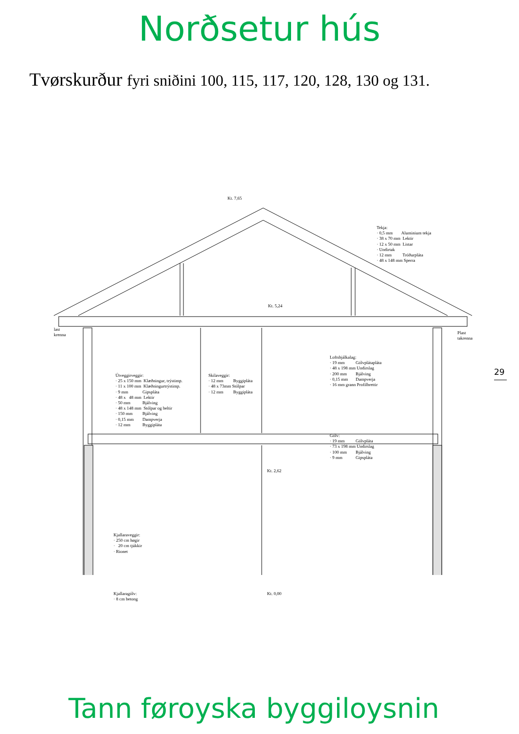Norðsetur hús
Tvørskurður fyri sniðini 100, 115, 117, 120, 128, 130 og 131.
29
Tann føroyska byggiloysnin
Kt. 7,65
Tekja: · 0,5 mm Aluminium tekja · 38 x 70 mm Lektir · 12 x 50 mm Listar · Undirtak · 12 mm Tróðurpláta · 48 x 148 mm Sperra
Kt. 5,24
last krenna
Plast takrenna
Loftsbjálkalag: · 19 mm Gólvplátapláta · 48 x 198 mm Undirslag · 200 mm Bjálving · 0,15 mm Dampverja · 16 mm grann Profilbrettir
Útveggirveggir: · 25 x 150 mm Klæðningur, trýstimp. · 11 x 100 mm Klæðningurtrýstimp. · 9 mm Gipspláta · 48 x 48 mm Lektir · 50 mm Bjálving · 48 x 148 mm Stólpar og beltir · 150 mm Bjálving · 0,15 mm Dampverja · 12 mm Byggipláta
Skilaveggir: · 12 mm Byggipláta · 48 x 73mm Stólpar · 12 mm Byggipláta
Gólv: · 19 mm Gólvpláta · 73 x 198 mm Undirslag · 100 mm Bjálving · 9 mm Gipspláta
Kt. 2,62
Kjallaraveggir: · 250 cm høgir · 20 cm tjúkkir · Rionet
Kjallaragólv: · 8 cm betong
Kt. 0,00